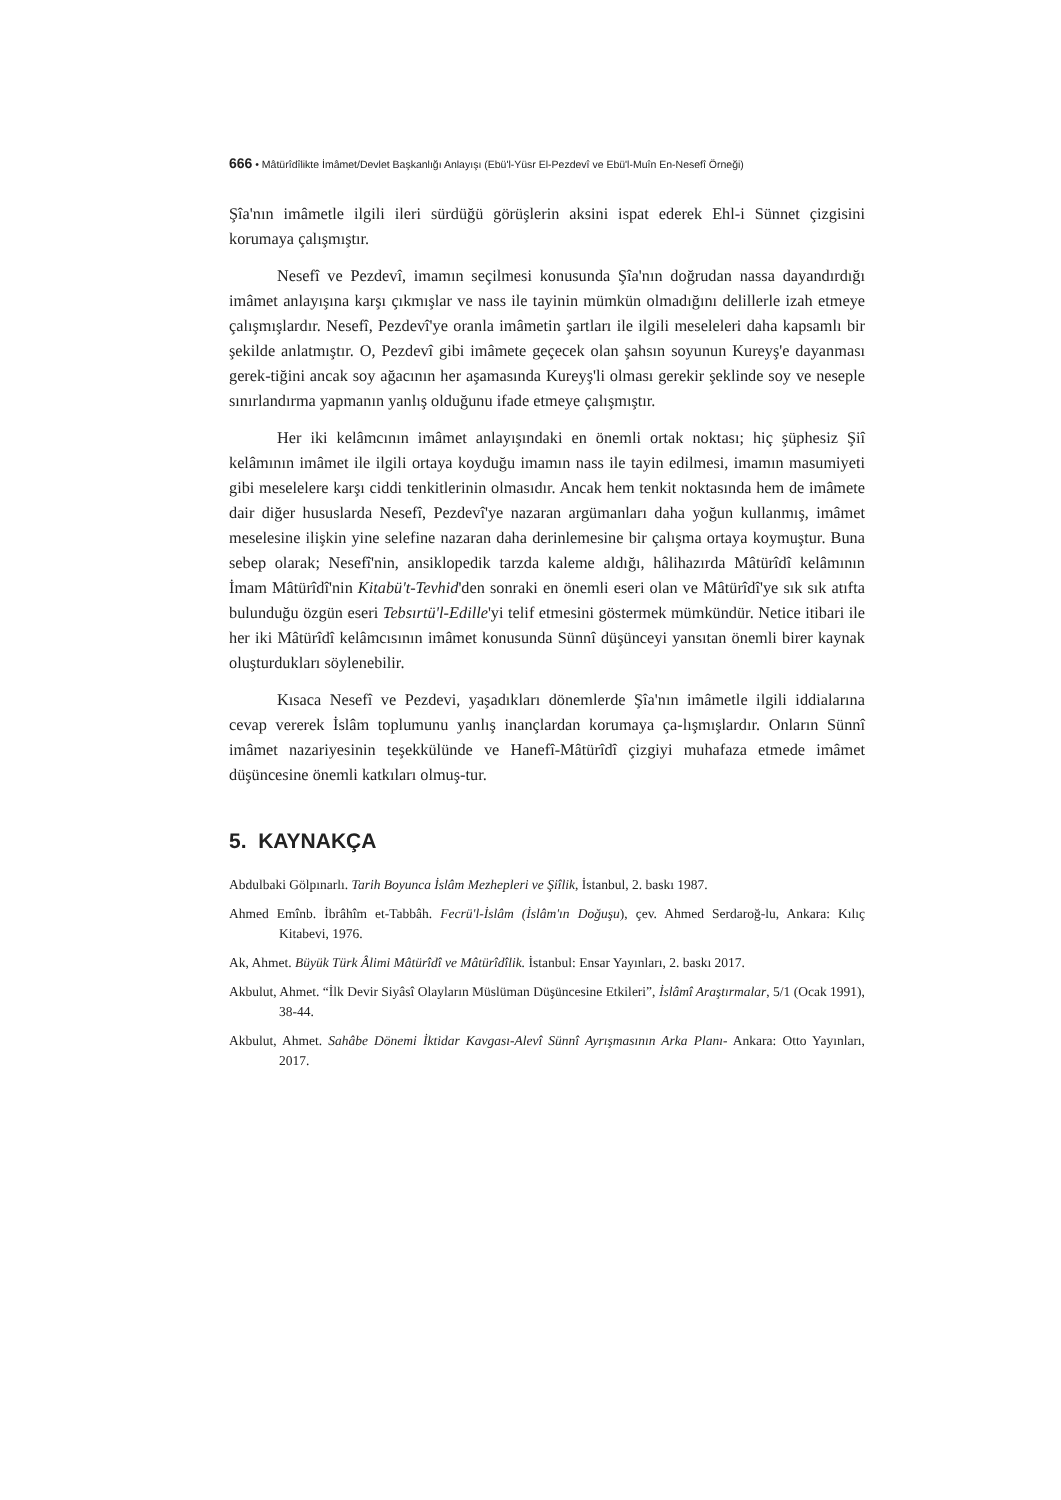666 • Mâtürîdîlikte İmâmet/Devlet Başkanlığı Anlayışı (Ebü'l-Yüsr El-Pezdevî ve Ebü'l-Muîn En-Nesefî Örneği)
Şîa'nın imâmetle ilgili ileri sürdüğü görüşlerin aksini ispat ederek Ehl-i Sünnet çizgisini korumaya çalışmıştır.
Nesefî ve Pezdevî, imamın seçilmesi konusunda Şîa'nın doğrudan nassa dayandırdığı imâmet anlayışına karşı çıkmışlar ve nass ile tayinin mümkün olmadığını delillerle izah etmeye çalışmışlardır. Nesefî, Pezdevî'ye oranla imâmetin şartları ile ilgili meseleleri daha kapsamlı bir şekilde anlatmıştır. O, Pezdevî gibi imâmete geçecek olan şahsın soyunun Kureyş'e dayanması gerek-tiğini ancak soy ağacının her aşamasında Kureyş'li olması gerekir şeklinde soy ve neseple sınırlandırma yapmanın yanlış olduğunu ifade etmeye çalışmıştır.
Her iki kelâmcının imâmet anlayışındaki en önemli ortak noktası; hiç şüphesiz Şiî kelâmının imâmet ile ilgili ortaya koyduğu imamın nass ile tayin edilmesi, imamın masumiyeti gibi meselelere karşı ciddi tenkitlerinin olmasıdır. Ancak hem tenkit noktasında hem de imâmete dair diğer hususlarda Nesefî, Pezdevî'ye nazaran argümanları daha yoğun kullanmış, imâmet meselesine ilişkin yine selefine nazaran daha derinlemesine bir çalışma ortaya koymuştur. Buna sebep olarak; Nesefî'nin, ansiklopedik tarzda kaleme aldığı, hâlihazırda Mâtürîdî kelâmının İmam Mâtürîdî'nin Kitabü't-Tevhid'den sonraki en önemli eseri olan ve Mâtürîdî'ye sık sık atıfta bulunduğu özgün eseri Tebsırtü'l-Edille'yi telif etmesini göstermek mümkündür. Netice itibari ile her iki Mâtürîdî kelâmcısının imâmet konusunda Sünnî düşünceyi yansıtan önemli birer kaynak oluşturdukları söylenebilir.
Kısaca Nesefî ve Pezdevi, yaşadıkları dönemlerde Şîa'nın imâmetle ilgili iddialarına cevap vererek İslâm toplumunu yanlış inançlardan korumaya ça-lışmışlardır. Onların Sünnî imâmet nazariyesinin teşekkülünde ve Hanefî-Mâtürîdî çizgiyi muhafaza etmede imâmet düşüncesine önemli katkıları olmuş-tur.
5. KAYNAKÇA
Abdulbaki Gölpınarlı. Tarih Boyunca İslâm Mezhepleri ve Şiîlik, İstanbul, 2. baskı 1987.
Ahmed Emînb. İbrâhîm et-Tabbâh. Fecrü'l-İslâm (İslâm'ın Doğuşu), çev. Ahmed Serdaroğ-lu, Ankara: Kılıç Kitabevi, 1976.
Ak, Ahmet. Büyük Türk Âlimi Mâtürîdî ve Mâtürîdîlik. İstanbul: Ensar Yayınları, 2. baskı 2017.
Akbulut, Ahmet. “İlk Devir Siyâsî Olayların Müslüman Düşüncesine Etkileri”, İslâmî Araştırmalar, 5/1 (Ocak 1991), 38-44.
Akbulut, Ahmet. Sahâbe Dönemi İktidar Kavgası-Alevî Sünnî Ayrışmasının Arka Planı- Ankara: Otto Yayınları, 2017.